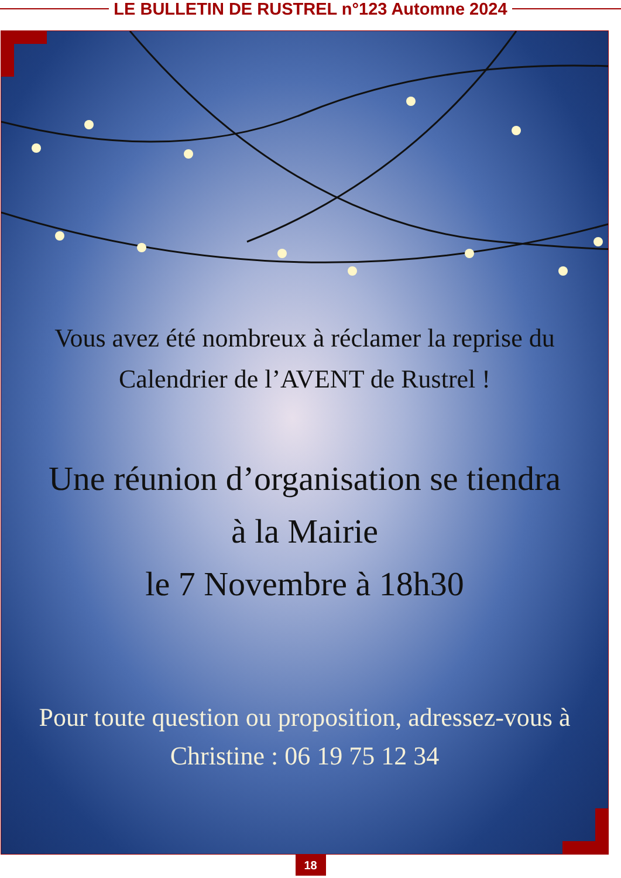LE BULLETIN DE RUSTREL n°123 Automne 2024
Vous avez été nombreux à réclamer la reprise du
Calendrier de l’AVENT de Rustrel !
Une réunion d’organisation se tiendra
à la Mairie
le 7 Novembre à 18h30
Pour toute question ou proposition, adressez-vous à
Christine : 06 19 75 12 34
18